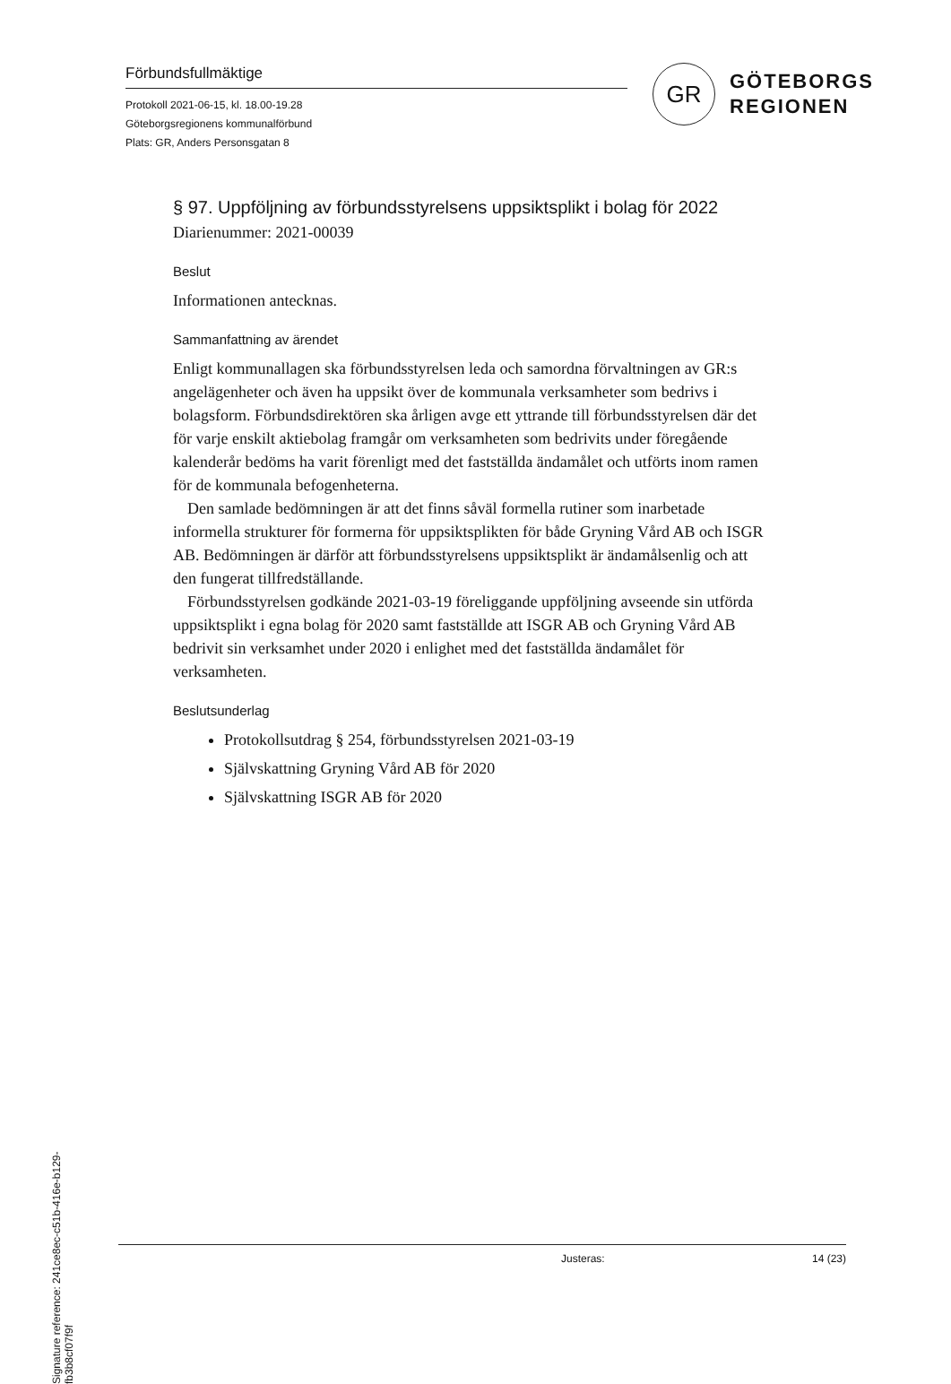Förbundsfullmäktige
Protokoll 2021-06-15, kl. 18.00-19.28
Göteborgsregionens kommunalförbund
Plats: GR, Anders Personsgatan 8
GR
GÖTEBORGS
REGIONEN
§ 97. Uppföljning av förbundsstyrelsens uppsiktsplikt i bolag för 2022
Diarienummer: 2021-00039
Beslut
Informationen antecknas.
Sammanfattning av ärendet
Enligt kommunallagen ska förbundsstyrelsen leda och samordna förvaltningen av GR:s angelägenheter och även ha uppsikt över de kommunala verksamheter som bedrivs i bolagsform. Förbundsdirektören ska årligen avge ett yttrande till förbundsstyrelsen där det för varje enskilt aktiebolag framgår om verksamheten som bedrivits under föregående kalenderår bedöms ha varit förenligt med det fastställda ändamålet och utförts inom ramen för de kommunala befogenheterna.
Den samlade bedömningen är att det finns såväl formella rutiner som inarbetade informella strukturer för formerna för uppsiktsplikten för både Gryning Vård AB och ISGR AB. Bedömningen är därför att förbundsstyrelsens uppsiktsplikt är ändamålsenlig och att den fungerat tillfredställande.
Förbundsstyrelsen godkände 2021-03-19 föreliggande uppföljning avseende sin utförda uppsiktsplikt i egna bolag för 2020 samt fastställde att ISGR AB och Gryning Vård AB bedrivit sin verksamhet under 2020 i enlighet med det fastställda ändamålet för verksamheten.
Beslutsunderlag
Protokollsutdrag § 254, förbundsstyrelsen 2021-03-19
Självskattning Gryning Vård AB för 2020
Självskattning ISGR AB för 2020
Justeras: 14 (23)
Signature reference: 241ce8ec-c51b-416e-b129-fb3b8cf07f9f